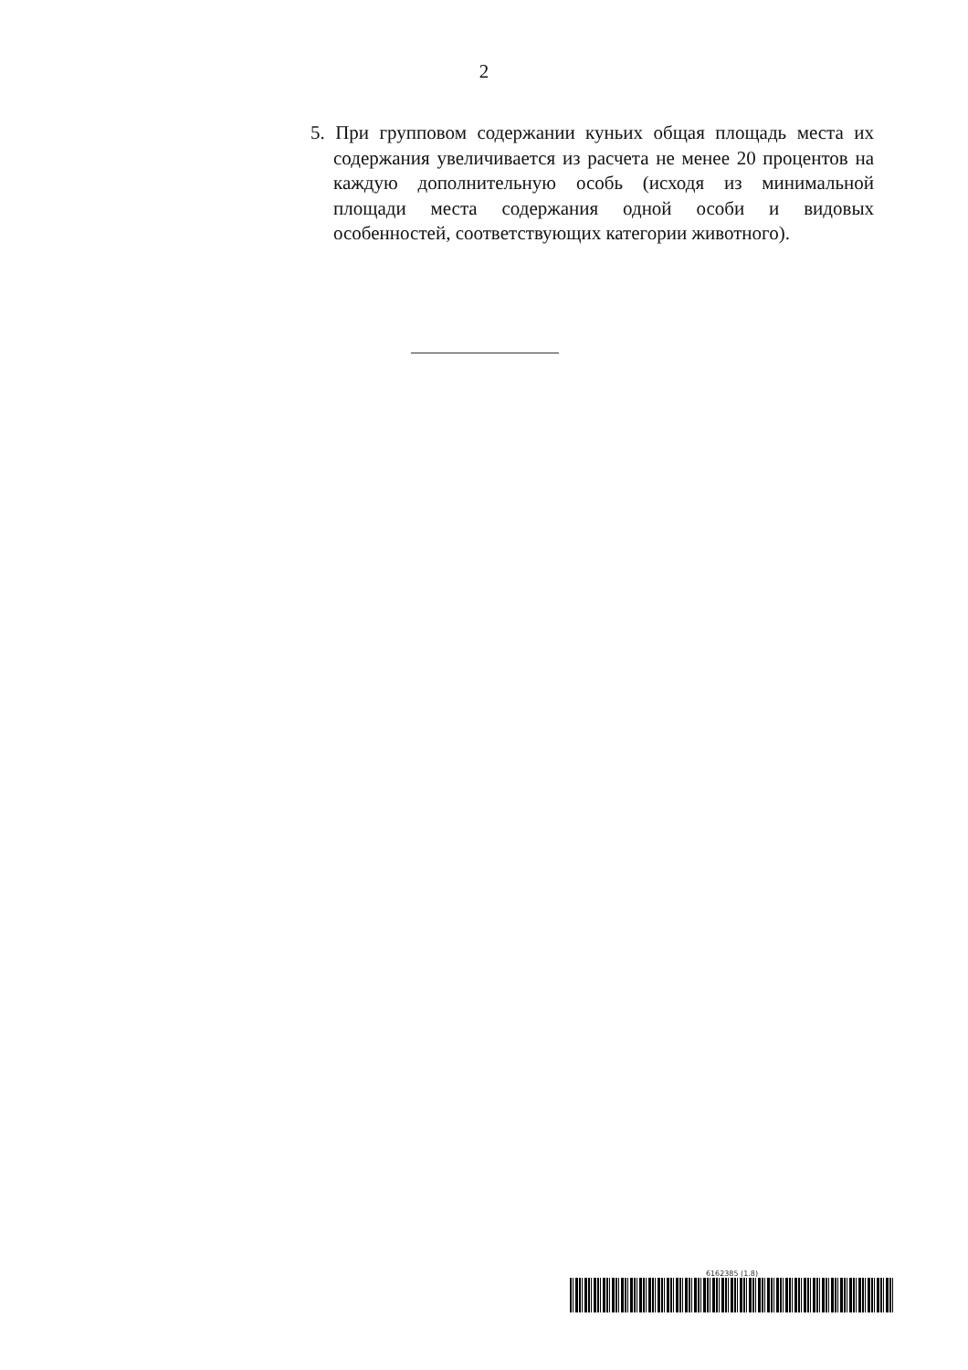2
5. При групповом содержании куньих общая площадь места их содержания увеличивается из расчета не менее 20 процентов на каждую дополнительную особь (исходя из минимальной площади места содержания одной особи и видовых особенностей, соответствующих категории животного).
6162385 (1.8)